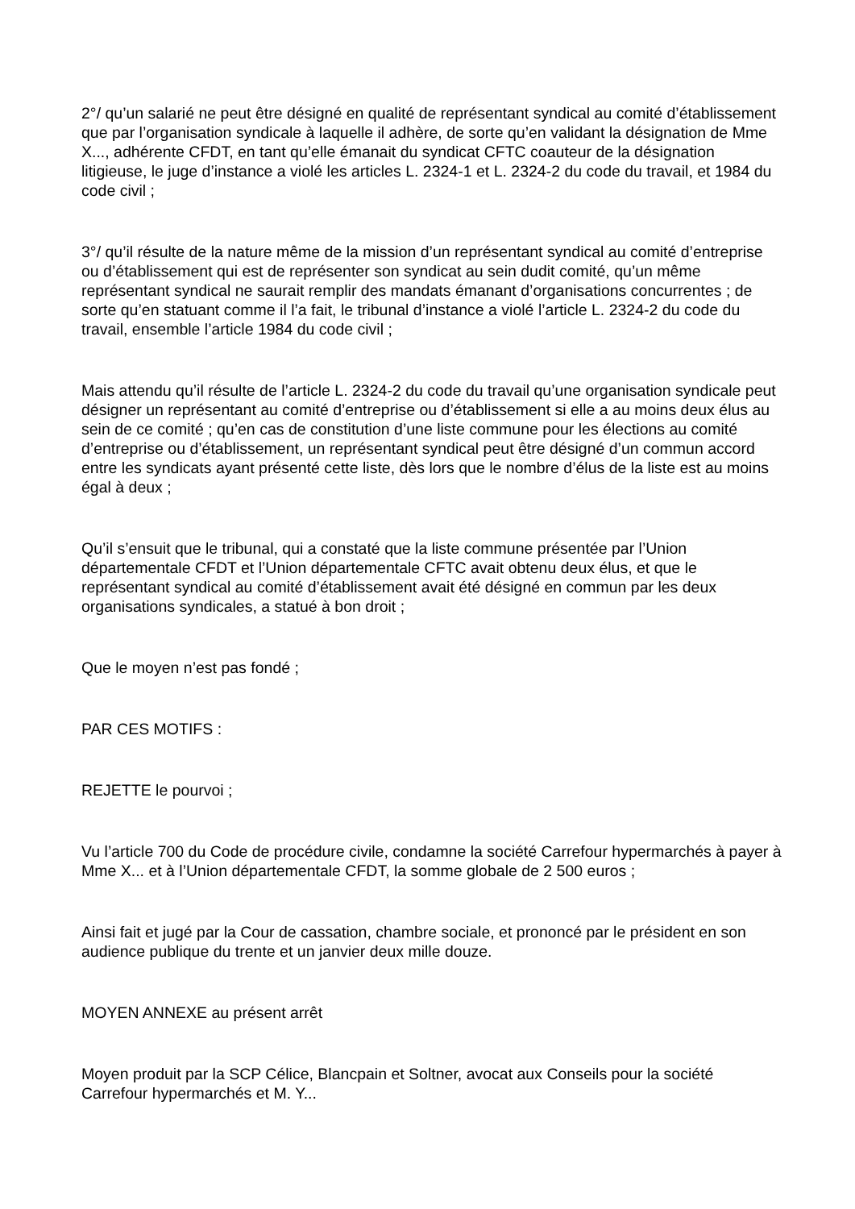2°/ qu’un salarié ne peut être désigné en qualité de représentant syndical au comité d’établissement que par l’organisation syndicale à laquelle il adhère, de sorte qu’en validant la désignation de Mme X..., adhérente CFDT, en tant qu’elle émanait du syndicat CFTC coauteur de la désignation litigieuse, le juge d’instance a violé les articles L. 2324-1 et L. 2324-2 du code du travail, et 1984 du code civil ;
3°/ qu’il résulte de la nature même de la mission d’un représentant syndical au comité d’entreprise ou d’établissement qui est de représenter son syndicat au sein dudit comité, qu’un même représentant syndical ne saurait remplir des mandats émanant d’organisations concurrentes ; de sorte qu’en statuant comme il l’a fait, le tribunal d’instance a violé l’article L. 2324-2 du code du travail, ensemble l’article 1984 du code civil ;
Mais attendu qu’il résulte de l’article L. 2324-2 du code du travail qu’une organisation syndicale peut désigner un représentant au comité d’entreprise ou d’établissement si elle a au moins deux élus au sein de ce comité ; qu’en cas de constitution d’une liste commune pour les élections au comité d’entreprise ou d’établissement, un représentant syndical peut être désigné d’un commun accord entre les syndicats ayant présenté cette liste, dès lors que le nombre d’élus de la liste est au moins égal à deux ;
Qu’il s’ensuit que le tribunal, qui a constaté que la liste commune présentée par l’Union départementale CFDT et l’Union départementale CFTC avait obtenu deux élus, et que le représentant syndical au comité d’établissement avait été désigné en commun par les deux organisations syndicales, a statué à bon droit ;
Que le moyen n’est pas fondé ;
PAR CES MOTIFS :
REJETTE le pourvoi ;
Vu l’article 700 du Code de procédure civile, condamne la société Carrefour hypermarchés à payer à Mme X... et à l’Union départementale CFDT, la somme globale de 2 500 euros ;
Ainsi fait et jugé par la Cour de cassation, chambre sociale, et prononcé par le président en son audience publique du trente et un janvier deux mille douze.
MOYEN ANNEXE au présent arrêt
Moyen produit par la SCP Célice, Blancpain et Soltner, avocat aux Conseils pour la société Carrefour hypermarchés et M. Y...